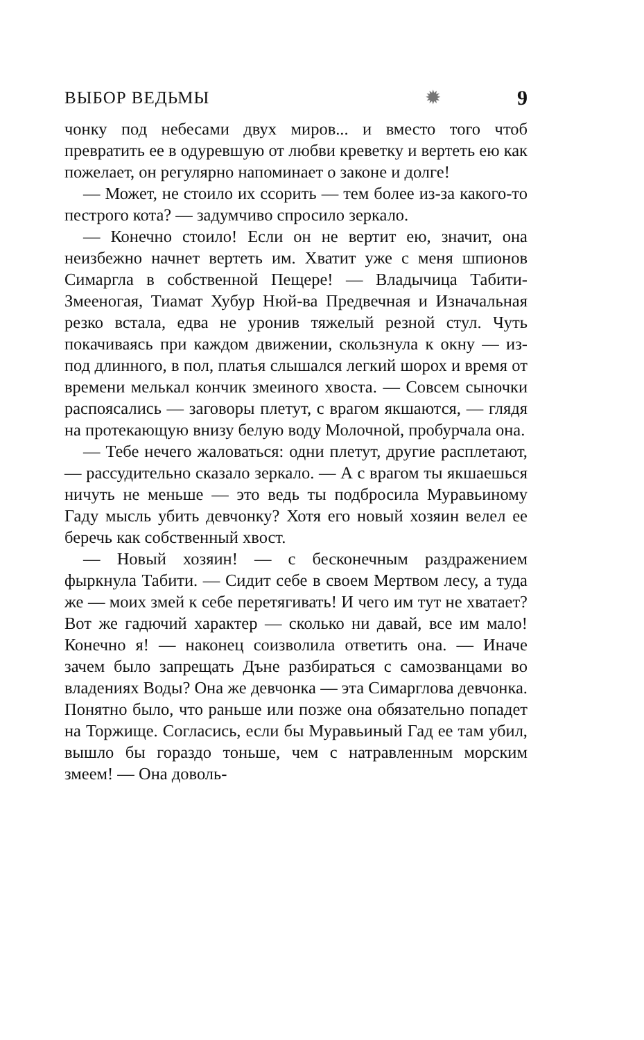ВЫБОР ВЕДЬМЫ ✹ 9
чонку под небесами двух миров... и вместо того чтоб превратить ее в одуревшую от любви креветку и вертеть ею как пожелает, он регулярно напоминает о законе и долге!
— Может, не стоило их ссорить — тем более из-за какого-то пестрого кота? — задумчиво спросило зеркало.
— Конечно стоило! Если он не вертит ею, значит, она неизбежно начнет вертеть им. Хватит уже с меня шпионов Симаргла в собственной Пещере! — Владычица Табити-Змееногая, Тиамат Хубур Нюй-ва Предвечная и Изначальная резко встала, едва не уронив тяжелый резной стул. Чуть покачиваясь при каждом движении, скользнула к окну — из-под длинного, в пол, платья слышался легкий шорох и время от времени мелькал кончик змеиного хвоста. — Совсем сыночки распоясались — заговоры плетут, с врагом якшаются, — глядя на протекающую внизу белую воду Молочной, пробурчала она.
— Тебе нечего жаловаться: одни плетут, другие расплетают, — рассудительно сказало зеркало. — А с врагом ты якшаешься ничуть не меньше — это ведь ты подбросила Муравьиному Гаду мысль убить девчонку? Хотя его новый хозяин велел ее беречь как собственный хвост.
— Новый хозяин! — с бесконечным раздражением фыркнула Табити. — Сидит себе в своем Мертвом лесу, а туда же — моих змей к себе перетягивать! И чего им тут не хватает? Вот же гадючий характер — сколько ни давай, все им мало! Конечно я! — наконец соизволила ответить она. — Иначе зачем было запрещать Дъне разбираться с самозванцами во владениях Воды? Она же девчонка — эта Симарглова девчонка. Понятно было, что раньше или позже она обязательно попадет на Торжище. Согласись, если бы Муравьиный Гад ее там убил, вышло бы гораздо тоньше, чем с натравленным морским змеем! — Она доволь-